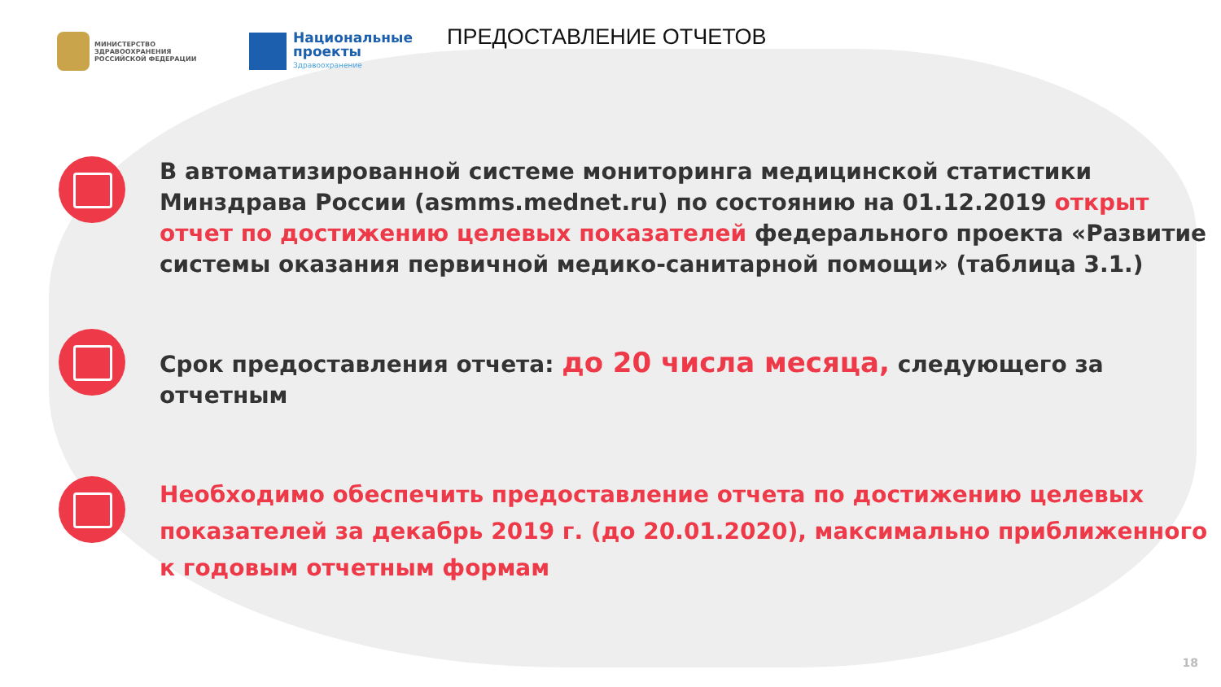МИНИСТЕРСТВО ЗДРАВООХРАНЕНИЯ РОССИЙСКОЙ ФЕДЕРАЦИИ
Национальные
проекты
Здравоохранение
ПРЕДОСТАВЛЕНИЕ ОТЧЕТОВ
В автоматизированной системе мониторинга медицинской статистики Минздрава России (asmms.mednet.ru) по состоянию на 01.12.2019 открыт отчет по достижению целевых показателей федерального проекта «Развитие системы оказания первичной медико-санитарной помощи» (таблица 3.1.)
Срок предоставления отчета: до 20 числа месяца, следующего за отчетным
Необходимо обеспечить предоставление отчета по достижению целевых показателей за декабрь 2019 г. (до 20.01.2020), максимально приближенного к годовым отчетным формам
18